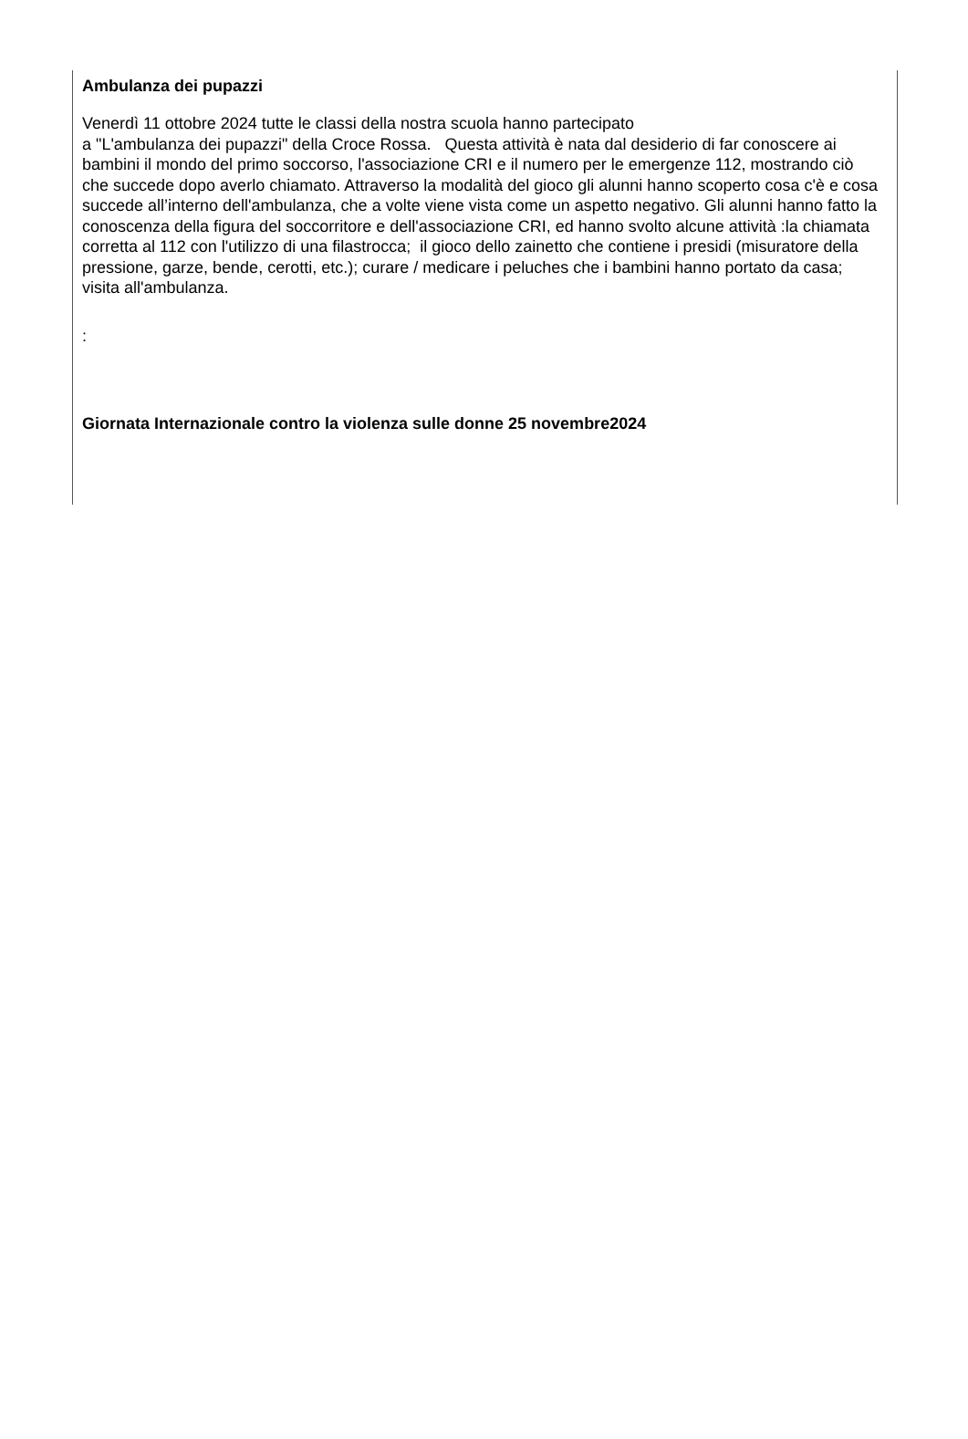Ambulanza dei pupazzi
Venerdì 11 ottobre 2024 tutte le classi della nostra scuola hanno partecipato
a "L'ambulanza dei pupazzi" della Croce Rossa. Questa attività è nata dal desiderio di far conoscere ai bambini il mondo del primo soccorso, l'associazione CRI e il numero per le emergenze 112, mostrando ciò che succede dopo averlo chiamato. Attraverso la modalità del gioco gli alunni hanno scoperto cosa c'è e cosa succede all’interno dell'ambulanza, che a volte viene vista come un aspetto negativo. Gli alunni hanno fatto la conoscenza della figura del soccorritore e dell'associazione CRI, ed hanno svolto alcune attività :la chiamata corretta al 112 con l'utilizzo di una filastrocca; il gioco dello zainetto che contiene i presidi (misuratore della pressione, garze, bende, cerotti, etc.); curare / medicare i peluches che i bambini hanno portato da casa; visita all'ambulanza.
:
Giornata Internazionale contro la violenza sulle donne 25 novembre2024